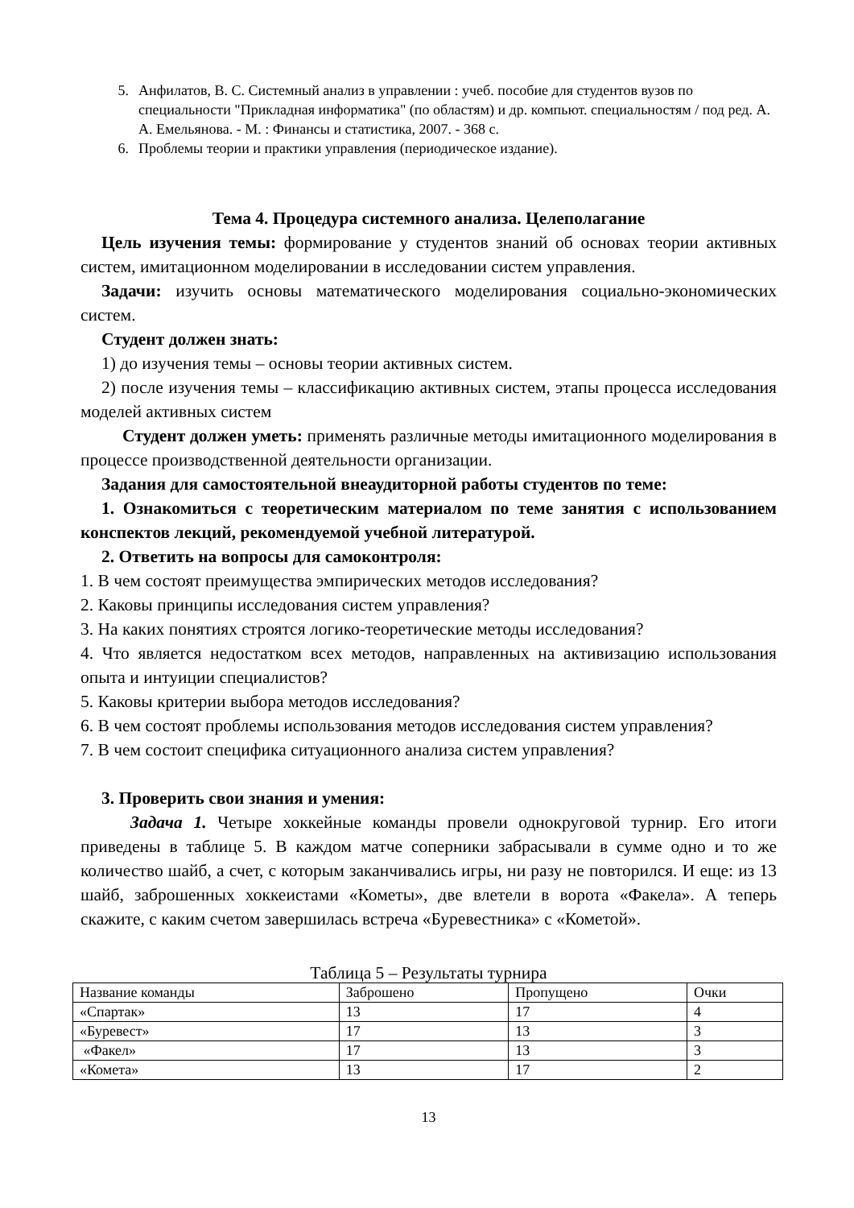5. Анфилатов, В. С. Системный анализ в управлении : учеб. пособие для студентов вузов по специальности "Прикладная информатика" (по областям) и др. компьют. специальностям / под ред. А. А. Емельянова. - М. : Финансы и статистика, 2007. - 368 с.
6. Проблемы теории и практики управления (периодическое издание).
Тема 4. Процедура системного анализа. Целеполагание
Цель изучения темы: формирование у студентов знаний об основах теории активных систем, имитационном моделировании в исследовании систем управления.
Задачи: изучить основы математического моделирования социально-экономических систем.
Студент должен знать:
1) до изучения темы – основы теории активных систем.
2) после изучения темы – классификацию активных систем, этапы процесса исследования моделей активных систем
Студент должен уметь: применять различные методы имитационного моделирования в процессе производственной деятельности организации.
Задания для самостоятельной внеаудиторной работы студентов по теме:
1. Ознакомиться с теоретическим материалом по теме занятия с использованием конспектов лекций, рекомендуемой учебной литературой.
2. Ответить на вопросы для самоконтроля:
1. В чем состоят преимущества эмпирических методов исследования?
2. Каковы принципы исследования систем управления?
3. На каких понятиях строятся логико-теоретические методы исследования?
4. Что является недостатком всех методов, направленных на активизацию использования опыта и интуиции специалистов?
5. Каковы критерии выбора методов исследования?
6. В чем состоят проблемы использования методов исследования систем управления?
7. В чем состоит специфика ситуационного анализа систем управления?
3. Проверить свои знания и умения:
Задача 1. Четыре хоккейные команды провели однокруговой турнир. Его итоги приведены в таблице 5. В каждом матче соперники забрасывали в сумме одно и то же количество шайб, а счет, с которым заканчивались игры, ни разу не повторился. И еще: из 13 шайб, заброшенных хоккеистами «Кометы», две влетели в ворота «Факела». А теперь скажите, с каким счетом завершилась встреча «Буревестника» с «Кометой».
Таблица 5 – Результаты турнира
| Название команды | Заброшено | Пропущено | Очки |
| «Спартак» | 13 | 17 | 4 |
| «Буревест» | 17 | 13 | 3 |
| «Факел» | 17 | 13 | 3 |
| «Комета» | 13 | 17 | 2 |
13